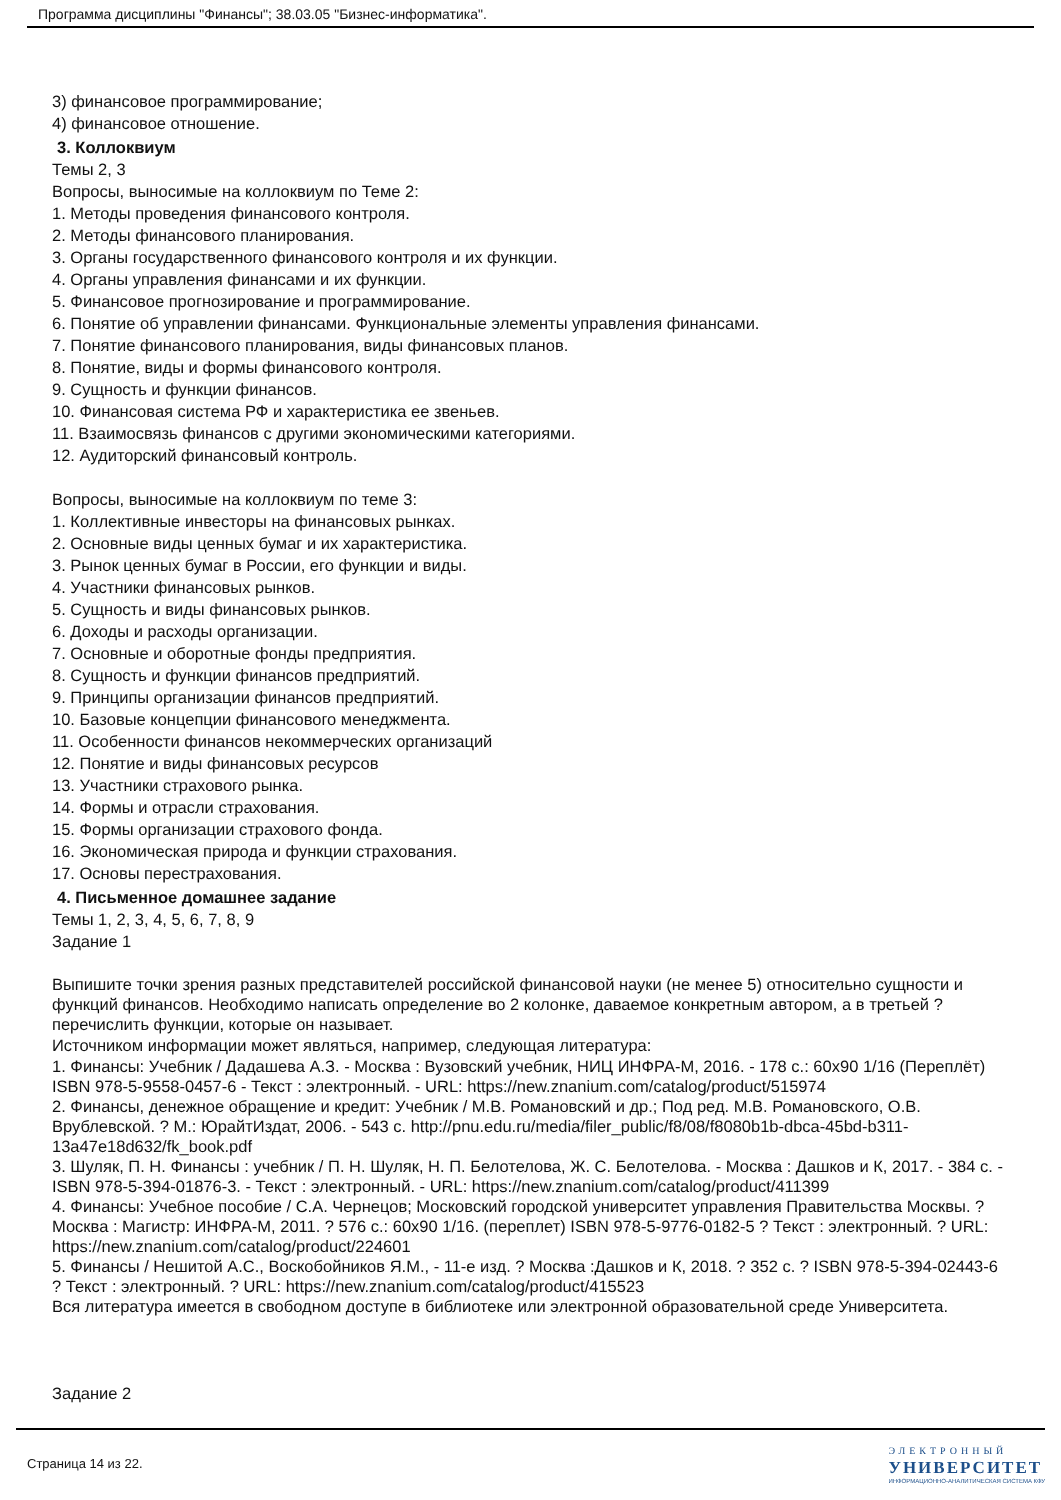Программа дисциплины "Финансы"; 38.03.05 "Бизнес-информатика".
3) финансовое программирование;
4) финансовое отношение.
3. Коллоквиум
Темы 2, 3
Вопросы, выносимые на коллоквиум по Теме 2:
1. Методы проведения финансового контроля.
2. Методы финансового планирования.
3. Органы государственного финансового контроля и их функции.
4. Органы управления финансами и их функции.
5. Финансовое прогнозирование и программирование.
6. Понятие об управлении финансами. Функциональные элементы управления финансами.
7. Понятие финансового планирования, виды финансовых планов.
8. Понятие, виды и формы финансового контроля.
9. Сущность и функции финансов.
10. Финансовая система РФ и характеристика ее звеньев.
11. Взаимосвязь финансов с другими экономическими категориями.
12. Аудиторский финансовый контроль.
Вопросы, выносимые на коллоквиум по теме 3:
1. Коллективные инвесторы на финансовых рынках.
2. Основные виды ценных бумаг и их характеристика.
3. Рынок ценных бумаг в России, его функции и виды.
4. Участники финансовых рынков.
5. Сущность и виды финансовых рынков.
6. Доходы и расходы организации.
7. Основные и оборотные фонды предприятия.
8. Сущность и функции финансов предприятий.
9. Принципы организации финансов предприятий.
10. Базовые концепции финансового менеджмента.
11. Особенности финансов некоммерческих организаций
12. Понятие и виды финансовых ресурсов
13. Участники страхового рынка.
14. Формы и отрасли страхования.
15. Формы организации страхового фонда.
16. Экономическая природа и функции страхования.
17. Основы перестрахования.
4. Письменное домашнее задание
Темы 1, 2, 3, 4, 5, 6, 7, 8, 9
Задание 1
Выпишите точки зрения разных представителей российской финансовой науки (не менее 5) относительно сущности и функций финансов. Необходимо написать определение во 2 колонке, даваемое конкретным автором, а в третьей ? перечислить функции, которые он называет.
Источником информации может являться, например, следующая литература:
1. Финансы: Учебник / Дадашева А.З. - Москва : Вузовский учебник, НИЦ ИНФРА-М, 2016. - 178 с.: 60x90 1/16 (Переплёт) ISBN 978-5-9558-0457-6 - Текст : электронный. - URL: https://new.znanium.com/catalog/product/515974
2. Финансы, денежное обращение и кредит: Учебник / М.В. Романовский и др.; Под ред. М.В. Романовского, О.В. Врублевской. ? М.: ЮрайтИздат, 2006. - 543 с. http://pnu.edu.ru/media/filer_public/f8/08/f8080b1b-dbca-45bd-b311-13a47e18d632/fk_book.pdf
3. Шуляк, П. Н. Финансы : учебник / П. Н. Шуляк, Н. П. Белотелова, Ж. С. Белотелова. - Москва : Дашков и К, 2017. - 384 с. - ISBN 978-5-394-01876-3. - Текст : электронный. - URL: https://new.znanium.com/catalog/product/411399
4. Финансы: Учебное пособие / С.А. Чернецов; Московский городской университет управления Правительства Москвы. ? Москва : Магистр: ИНФРА-М, 2011. ? 576 с.: 60x90 1/16. (переплет) ISBN 978-5-9776-0182-5 ? Текст : электронный. ? URL: https://new.znanium.com/catalog/product/224601
5. Финансы / Нешитой А.С., Воскобойников Я.М., - 11-е изд. ? Москва :Дашков и К, 2018. ? 352 с. ? ISBN 978-5-394-02443-6 ? Текст : электронный. ? URL: https://new.znanium.com/catalog/product/415523
Вся литература имеется в свободном доступе в библиотеке или электронной образовательной среде Университета.
Задание 2
Страница 14 из 22.
ЭЛЕКТРОННЫЙ
УНИВЕРСИТЕТ
ИНФОРМАЦИОННО-АНАЛИТИЧЕСКАЯ СИСТЕМА КФУ